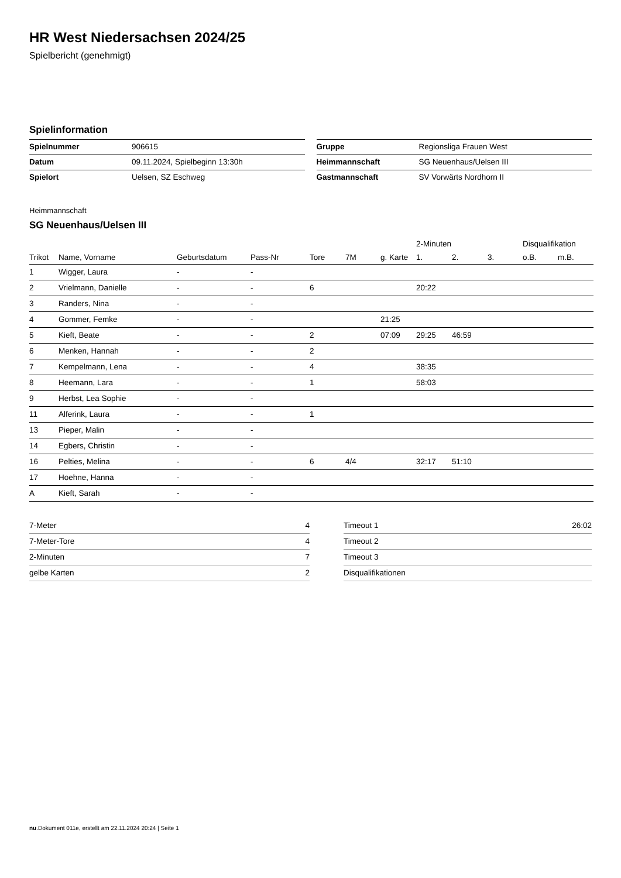HR West Niedersachsen 2024/25
Spielbericht (genehmigt)
Spielinformation
| Spielnummer | 906615 |
| Datum | 09.11.2024, Spielbeginn 13:30h |
| Spielort | Uelsen, SZ Eschweg |
| Gruppe | Regionsliga Frauen West |
| Heimmannschaft | SG Neuenhaus/Uelsen III |
| Gastmannschaft | SV Vorwärts Nordhorn II |
Heimmannschaft
SG Neuenhaus/Uelsen III
| | | | | | | | 2-Minuten | | | Disqualifikation | |
| --- | --- | --- | --- | --- | --- | --- | --- | --- | --- | --- | --- |
| Trikot | Name, Vorname | Geburtsdatum | Pass-Nr | Tore | 7M | g. Karte | 1. | 2. | 3. | o.B. | m.B. |
| 1 | Wigger, Laura | - | - | | | | | | | | |
| 2 | Vrielmann, Danielle | - | - | 6 | | | 20:22 | | | | |
| 3 | Randers, Nina | - | - | | | | | | | | |
| 4 | Gommer, Femke | - | - | | | 21:25 | | | | | |
| 5 | Kieft, Beate | - | - | 2 | | 07:09 | 29:25 | 46:59 | | | |
| 6 | Menken, Hannah | - | - | 2 | | | | | | | |
| 7 | Kempelmann, Lena | - | - | 4 | | | 38:35 | | | | |
| 8 | Heemann, Lara | - | - | 1 | | | 58:03 | | | | |
| 9 | Herbst, Lea Sophie | - | - | | | | | | | | |
| 11 | Alferink, Laura | - | - | 1 | | | | | | | |
| 13 | Pieper, Malin | - | - | | | | | | | | |
| 14 | Egbers, Christin | - | - | | | | | | | | |
| 16 | Pelties, Melina | - | - | 6 | 4/4 | | 32:17 | 51:10 | | | |
| 17 | Hoehne, Hanna | - | - | | | | | | | | |
| A | Kieft, Sarah | - | - | | | | | | | | |
| 7-Meter | 4 |
| 7-Meter-Tore | 4 |
| 2-Minuten | 7 |
| gelbe Karten | 2 |
| Timeout 1 | 26:02 |
| Timeout 2 | |
| Timeout 3 | |
| Disqualifikationen | |
nu.Dokument 011e, erstellt am 22.11.2024 20:24 | Seite 1